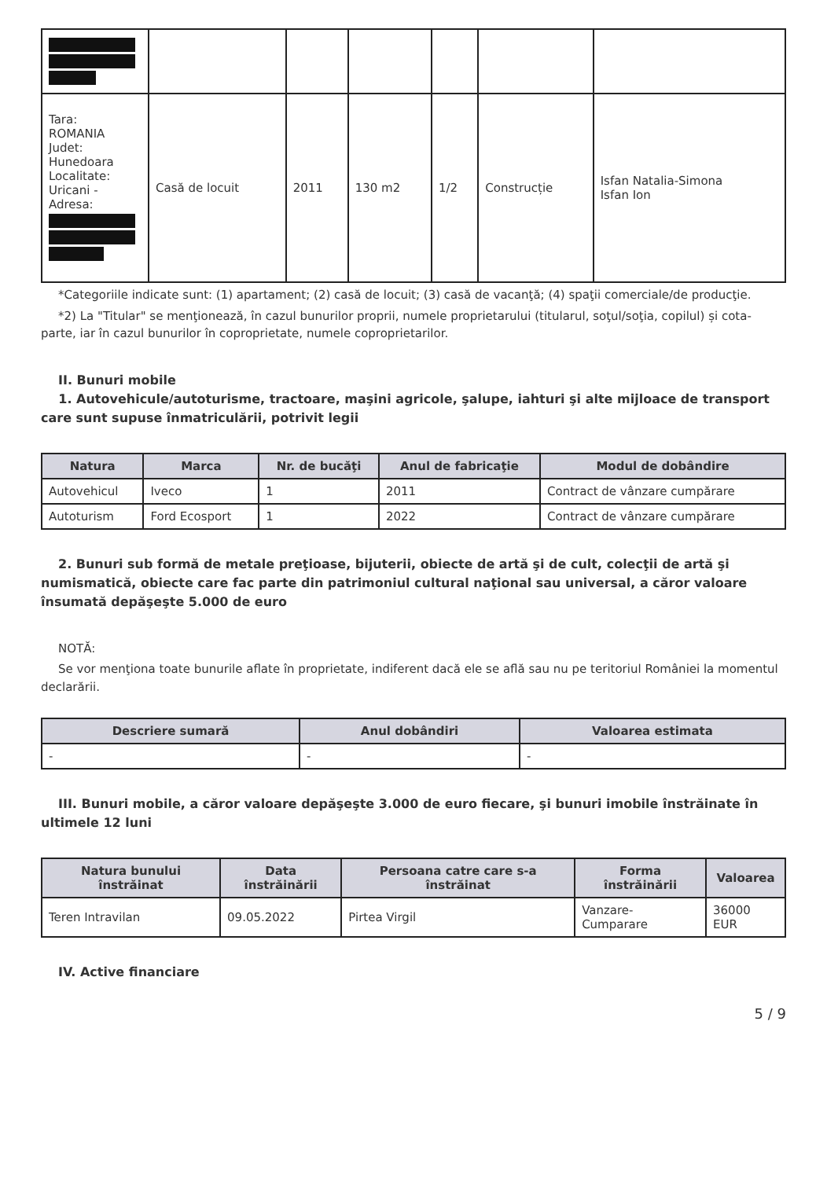| Tara: ROMANIA Judet: Hunedoara Localitate: Uricani - Adresa: | Casă de locuit | 2011 | 130 m2 | 1/2 | Construcție | Isfan Natalia-Simona Isfan Ion |
*Categoriile indicate sunt: (1) apartament; (2) casă de locuit; (3) casă de vacanţă; (4) spaţii comerciale/de producţie.
*2) La "Titular" se menţionează, în cazul bunurilor proprii, numele proprietarului (titularul, soţul/soţia, copilul) și cota-parte, iar în cazul bunurilor în coproprietate, numele coproprietarilor.
II. Bunuri mobile
1. Autovehicule/autoturisme, tractoare, maşini agricole, şalupe, iahturi şi alte mijloace de transport care sunt supuse înmatriculării, potrivit legii
| Natura | Marca | Nr. de bucăţi | Anul de fabricaţie | Modul de dobândire |
| --- | --- | --- | --- | --- |
| Autovehicul | Iveco | 1 | 2011 | Contract de vânzare cumpărare |
| Autoturism | Ford Ecosport | 1 | 2022 | Contract de vânzare cumpărare |
2. Bunuri sub formă de metale preţioase, bijuterii, obiecte de artă şi de cult, colecţii de artă şi numismatică, obiecte care fac parte din patrimoniul cultural naţional sau universal, a căror valoare însumată depăşeşte 5.000 de euro
NOTĂ:
Se vor menţiona toate bunurile aflate în proprietate, indiferent dacă ele se află sau nu pe teritoriul României la momentul declarării.
| Descriere sumară | Anul dobândiri | Valoarea estimata |
| --- | --- | --- |
| - | - | - |
III. Bunuri mobile, a căror valoare depăşeşte 3.000 de euro fiecare, şi bunuri imobile înstrăinate în ultimele 12 luni
| Natura bunului înstrăinat | Data înstrăinării | Persoana catre care s-a înstrăinat | Forma înstrăinării | Valoarea |
| --- | --- | --- | --- | --- |
| Teren Intravilan | 09.05.2022 | Pirtea Virgil | Vanzare-Cumparare | 36000 EUR |
IV. Active financiare
5 / 9